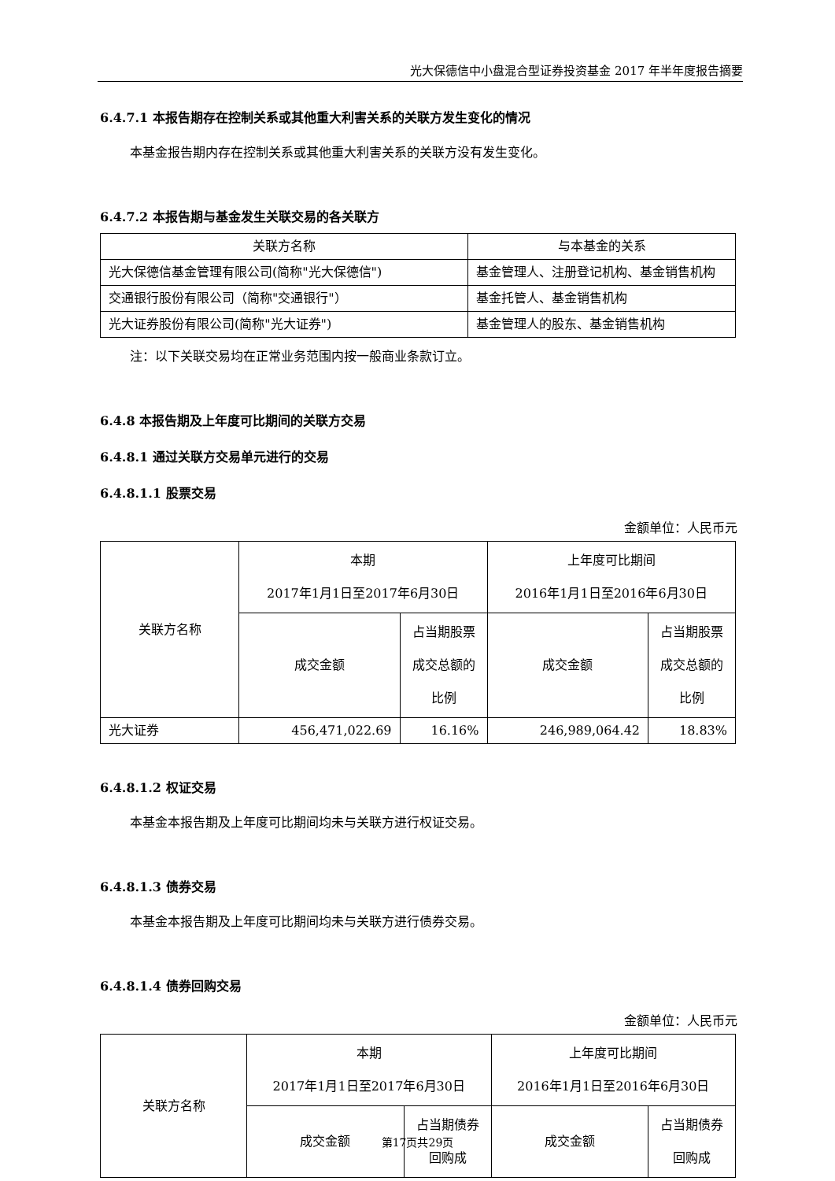光大保德信中小盘混合型证券投资基金 2017 年半年度报告摘要
6.4.7.1 本报告期存在控制关系或其他重大利害关系的关联方发生变化的情况
本基金报告期内存在控制关系或其他重大利害关系的关联方没有发生变化。
6.4.7.2 本报告期与基金发生关联交易的各关联方
| 关联方名称 | 与本基金的关系 |
| 光大保德信基金管理有限公司(简称"光大保德信") | 基金管理人、注册登记机构、基金销售机构 |
| 交通银行股份有限公司（简称"交通银行"） | 基金托管人、基金销售机构 |
| 光大证券股份有限公司(简称"光大证券") | 基金管理人的股东、基金销售机构 |
注：以下关联交易均在正常业务范围内按一般商业条款订立。
6.4.8 本报告期及上年度可比期间的关联方交易
6.4.8.1 通过关联方交易单元进行的交易
6.4.8.1.1 股票交易
金额单位：人民币元
| 关联方名称 | 本期 2017年1月1日至2017年6月30日 | | 上年度可比期间 2016年1月1日至2016年6月30日 | |
| | 成交金额 | 占当期股票成交总额的比例 | 成交金额 | 占当期股票成交总额的比例 |
| 光大证券 | 456,471,022.69 | 16.16% | 246,989,064.42 | 18.83% |
6.4.8.1.2 权证交易
本基金本报告期及上年度可比期间均未与关联方进行权证交易。
6.4.8.1.3 债券交易
本基金本报告期及上年度可比期间均未与关联方进行债券交易。
6.4.8.1.4 债券回购交易
金额单位：人民币元
| 关联方名称 | 本期 2017年1月1日至2017年6月30日 | | 上年度可比期间 2016年1月1日至2016年6月30日 | |
| | 成交金额 | 占当期债券回购成 | 成交金额 | 占当期债券回购成 |
第17页共29页